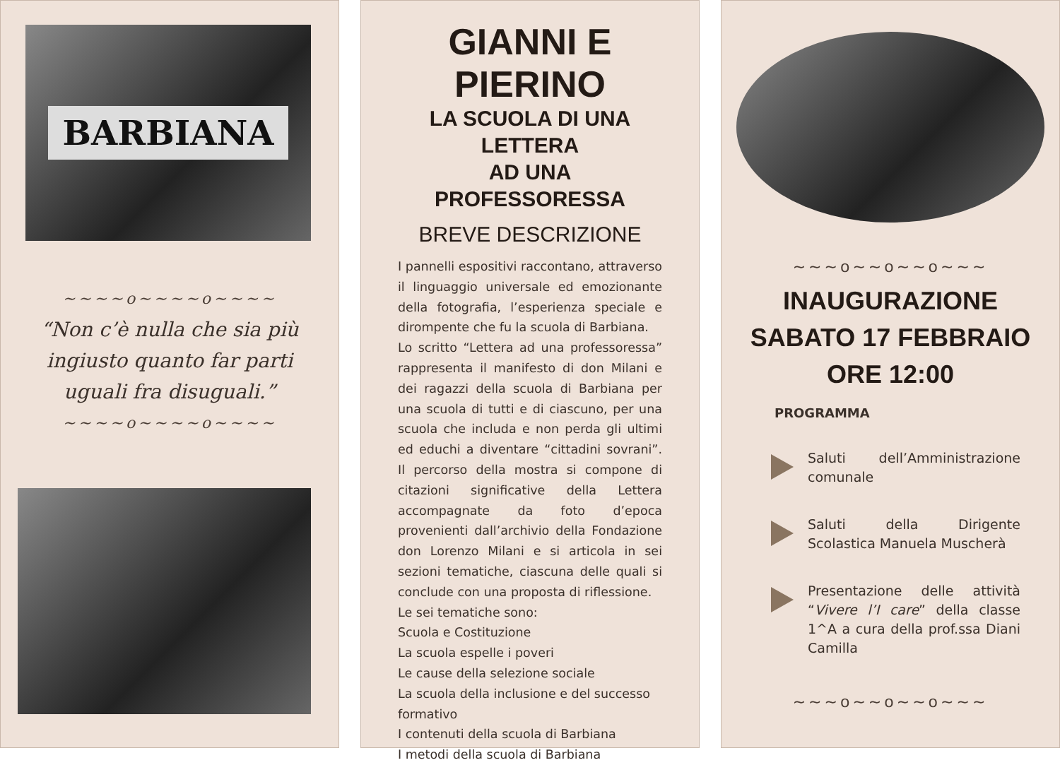BARBIANA
~~~~o~~~~o~~~~
“Non c’è nulla che sia più ingiusto quanto far parti uguali fra disuguali.”
~~~~o~~~~o~~~~
GIANNI E PIERINO
LA SCUOLA DI UNA LETTERA
AD UNA PROFESSORESSA
BREVE DESCRIZIONE
I pannelli espositivi raccontano, attraverso il linguaggio universale ed emozionante della fotografia, l’esperienza speciale e dirompente che fu la scuola di Barbiana.
Lo scritto “Lettera ad una professoressa” rappresenta il manifesto di don Milani e dei ragazzi della scuola di Barbiana per una scuola di tutti e di ciascuno, per una scuola che includa e non perda gli ultimi ed educhi a diventare “cittadini sovrani”. Il percorso della mostra si compone di citazioni significative della Lettera accompagnate da foto d’epoca provenienti dall’archivio della Fondazione don Lorenzo Milani e si articola in sei sezioni tematiche, ciascuna delle quali si conclude con una proposta di riflessione.
Le sei tematiche sono:
Scuola e Costituzione
La scuola espelle i poveri
Le cause della selezione sociale
La scuola della inclusione e del successo formativo
I contenuti della scuola di Barbiana
I metodi della scuola di Barbiana
~~~o~~o~~o~~~
INAUGURAZIONE
SABATO 17 FEBBRAIO
ORE 12:00
PROGRAMMA
Saluti dell’Amministrazione comunale
Saluti della Dirigente Scolastica Manuela Muscherà
Presentazione delle attività “Vivere l’I care” della classe 1^A a cura della prof.ssa Diani Camilla
~~~o~~o~~o~~~